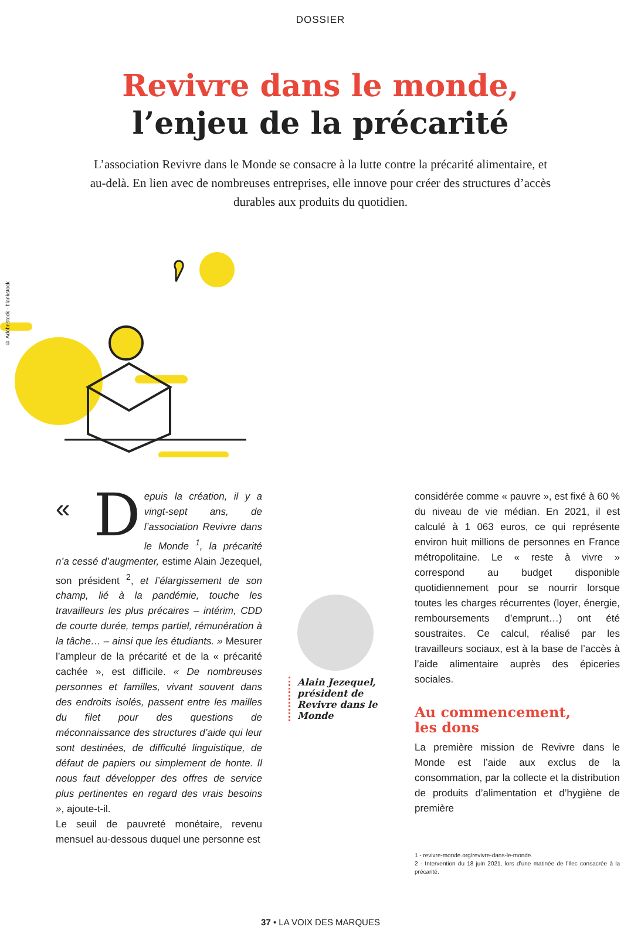© Adobestock - blankstock
DOSSIER
Revivre dans le monde,
l’enjeu de la précarité
L’association Revivre dans le Monde se consacre à la lutte contre la précarité alimentaire, et au-delà. En lien avec de nombreuses entreprises, elle innove pour créer des structures d’accès durables aux produits du quotidien.
« D epuis la création, il y a vingt-sept ans, de l’association Revivre dans le Monde <sup>1</sup>, la précarité n’a cessé d’augmenter, estime Alain Jezequel, son président <sup>2</sup>, et l’élargissement de son champ, lié à la pandémie, touche les travailleurs les plus précaires – intérim, CDD de courte durée, temps partiel, rémunération à la tâche… – ainsi que les étudiants. » Mesurer l’ampleur de la précarité et de la « précarité cachée », est difficile. « De nombreuses personnes et familles, vivant souvent dans des endroits isolés, passent entre les mailles du filet pour des questions de méconnaissance des structures d’aide qui leur sont destinées, de difficulté linguistique, de défaut de papiers ou simplement de honte. Il nous faut développer des offres de service plus pertinentes en regard des vrais besoins », ajoute-t-il.
Le seuil de pauvreté monétaire, revenu mensuel au-dessous duquel une personne est
Alain Jezequel, président de Revivre dans le Monde
considérée comme « pauvre », est fixé à 60 % du niveau de vie médian. En 2021, il est calculé à 1 063 euros, ce qui représente environ huit millions de personnes en France métropolitaine. Le « reste à vivre » correspond au budget disponible quotidiennement pour se nourrir lorsque toutes les charges récurrentes (loyer, énergie, remboursements d’emprunt…) ont été soustraites. Ce calcul, réalisé par les travailleurs sociaux, est à la base de l’accès à l’aide alimentaire auprès des épiceries sociales.
Au commencement,
les dons
La première mission de Revivre dans le Monde est l’aide aux exclus de la consommation, par la collecte et la distribution de produits d’alimentation et d’hygiène de première
1 - revivre-monde.org/revivre-dans-le-monde.
2 - Intervention du 18 juin 2021, lors d’une matinée de l’Ilec consacrée à la précarité.
37 • LA VOIX DES MARQUES